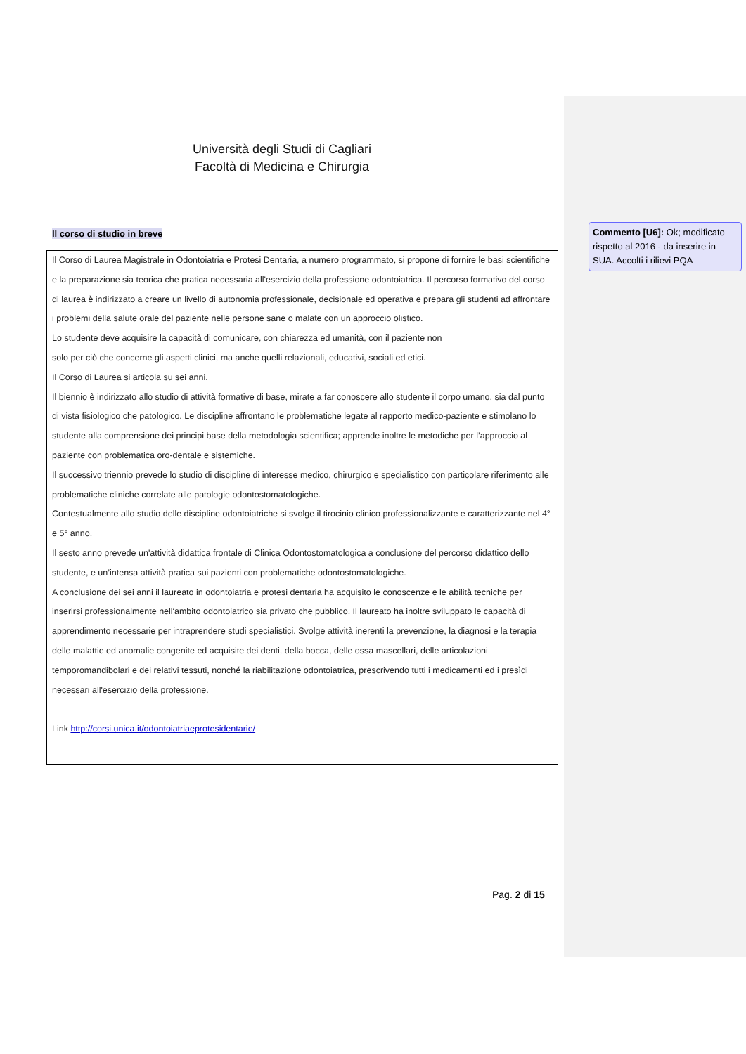Università degli Studi di Cagliari
Facoltà di Medicina e Chirurgia
Il corso di studio in breve
Il Corso di Laurea Magistrale in Odontoiatria e Protesi Dentaria, a numero programmato, si propone di fornire le basi scientifiche e la preparazione sia teorica che pratica necessaria all'esercizio della professione odontoiatrica. Il percorso formativo del corso di laurea è indirizzato a creare un livello di autonomia professionale, decisionale ed operativa e prepara gli studenti ad affrontare i problemi della salute orale del paziente nelle persone sane o malate con un approccio olistico.
Lo studente deve acquisire la capacità di comunicare, con chiarezza ed umanità, con il paziente non
solo per ciò che concerne gli aspetti clinici, ma anche quelli relazionali, educativi, sociali ed etici.
Il Corso di Laurea si articola su sei anni.
Il biennio è indirizzato allo studio di attività formative di base, mirate a far conoscere allo studente il corpo umano, sia dal punto di vista fisiologico che patologico. Le discipline affrontano le problematiche legate al rapporto medico-paziente e stimolano lo studente alla comprensione dei principi base della metodologia scientifica; apprende inoltre le metodiche per l’approccio al paziente con problematica oro-dentale e sistemiche.
Il successivo triennio prevede lo studio di discipline di interesse medico, chirurgico e specialistico con particolare riferimento alle problematiche cliniche correlate alle patologie odontostomatologiche.
Contestualmente allo studio delle discipline odontoiatriche si svolge il tirocinio clinico professionalizzante e caratterizzante nel 4° e 5° anno.
Il sesto anno prevede un'attività didattica frontale di Clinica Odontostomatologica a conclusione del percorso didattico dello studente, e un’intensa attività pratica sui pazienti con problematiche odontostomatologiche.
A conclusione dei sei anni il laureato in odontoiatria e protesi dentaria ha acquisito le conoscenze e le abilità tecniche per inserirsi professionalmente nell'ambito odontoiatrico sia privato che pubblico. Il laureato ha inoltre sviluppato le capacità di apprendimento necessarie per intraprendere studi specialistici. Svolge attività inerenti la prevenzione, la diagnosi e la terapia delle malattie ed anomalie congenite ed acquisite dei denti, della bocca, delle ossa mascellari, delle articolazioni temporomandibolari e dei relativi tessuti, nonché la riabilitazione odontoiatrica, prescrivendo tutti i medicamenti ed i presìdi necessari all'esercizio della professione.
Link http://corsi.unica.it/odontoiatriaeprotesidentarie/
Commento [U6]: Ok; modificato rispetto al 2016 - da inserire in SUA. Accolti i rilievi PQA
Pag. 2 di 15